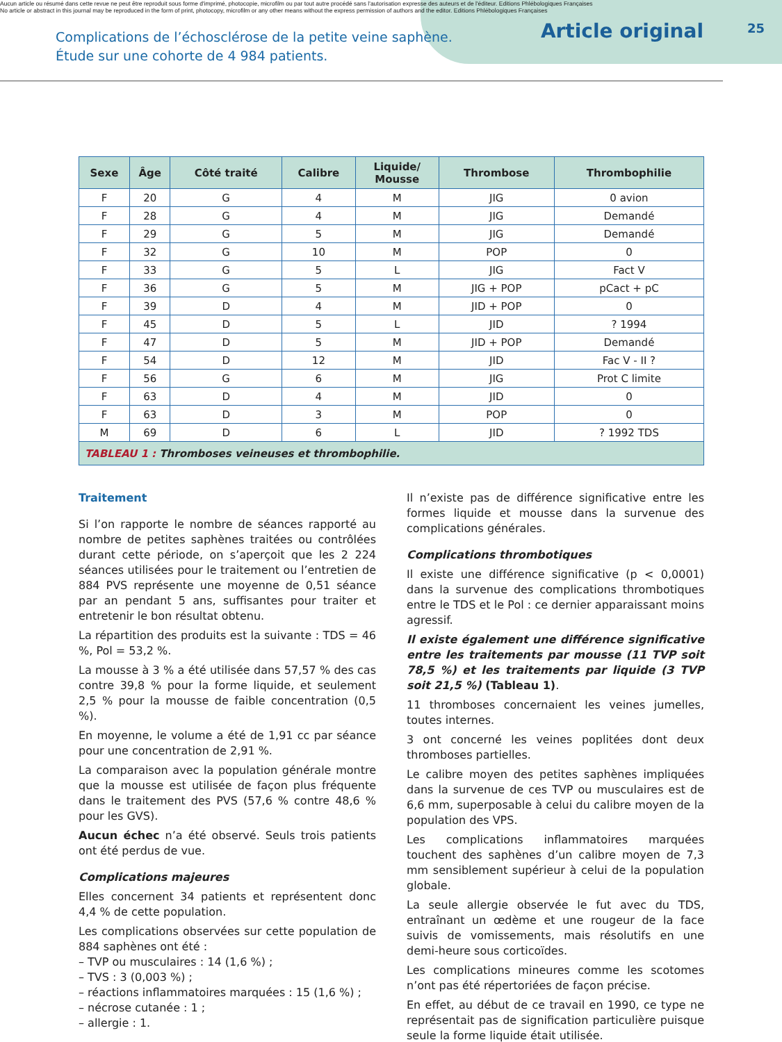Aucun article ou résumé dans cette revue ne peut être reproduit sous forme d'imprimé, photocopie, microfilm ou par tout autre procédé sans l'autorisation expresse des auteurs et de l'éditeur. Editions Phlébologiques Françaises
No article or abstract in this journal may be reproduced in the form of print, photocopy, microfilm or any other means without the express permission of authors and the editor. Editions Phlébologiques Françaises
Complications de l’échosclérose de la petite veine saphène.
Étude sur une cohorte de 4 984 patients.
Article original
25
| Sexe | Âge | Côté traité | Calibre | Liquide/ Mousse | Thrombose | Thrombophilie |
| --- | --- | --- | --- | --- | --- | --- |
| F | 20 | G | 4 | M | JIG | 0 avion |
| F | 28 | G | 4 | M | JIG | Demandé |
| F | 29 | G | 5 | M | JIG | Demandé |
| F | 32 | G | 10 | M | POP | 0 |
| F | 33 | G | 5 | L | JIG | Fact V |
| F | 36 | G | 5 | M | JIG + POP | pCact + pC |
| F | 39 | D | 4 | M | JID + POP | 0 |
| F | 45 | D | 5 | L | JID | ? 1994 |
| F | 47 | D | 5 | M | JID + POP | Demandé |
| F | 54 | D | 12 | M | JID | Fac V - II ? |
| F | 56 | G | 6 | M | JIG | Prot C limite |
| F | 63 | D | 4 | M | JID | 0 |
| F | 63 | D | 3 | M | POP | 0 |
| M | 69 | D | 6 | L | JID | ? 1992 TDS |
| TABLEAU 1 : Thromboses veineuses et thrombophilie. | | | | | | |
Traitement
Si l’on rapporte le nombre de séances rapporté au nombre de petites saphènes traitées ou contrôlées durant cette période, on s’aperçoit que les 2 224 séances utilisées pour le traitement ou l’entretien de 884 PVS représente une moyenne de 0,51 séance par an pendant 5 ans, suffisantes pour traiter et entretenir le bon résultat obtenu.
La répartition des produits est la suivante : TDS = 46 %, Pol = 53,2 %.
La mousse à 3 % a été utilisée dans 57,57 % des cas contre 39,8 % pour la forme liquide, et seulement 2,5 % pour la mousse de faible concentration (0,5 %).
En moyenne, le volume a été de 1,91 cc par séance pour une concentration de 2,91 %.
La comparaison avec la population générale montre que la mousse est utilisée de façon plus fréquente dans le traitement des PVS (57,6 % contre 48,6 % pour les GVS).
Aucun échec n’a été observé. Seuls trois patients ont été perdus de vue.
Complications majeures
Elles concernent 34 patients et représentent donc 4,4 % de cette population.
Les complications observées sur cette population de 884 saphènes ont été :
– TVP ou musculaires : 14 (1,6 %) ;
– TVS : 3 (0,003 %) ;
– réactions inflammatoires marquées : 15 (1,6 %) ;
– nécrose cutanée : 1 ;
– allergie : 1.
Il n’existe pas de différence significative entre les formes liquide et mousse dans la survenue des complications générales.
Complications thrombotiques
Il existe une différence significative (p < 0,0001) dans la survenue des complications thrombotiques entre le TDS et le Pol : ce dernier apparaissant moins agressif.
Il existe également une différence significative entre les traitements par mousse (11 TVP soit 78,5 %) et les traitements par liquide (3 TVP soit 21,5 %) (Tableau 1).
11 thromboses concernaient les veines jumelles, toutes internes.
3 ont concerné les veines poplitées dont deux thromboses partielles.
Le calibre moyen des petites saphènes impliquées dans la survenue de ces TVP ou musculaires est de 6,6 mm, superposable à celui du calibre moyen de la population des VPS.
Les complications inflammatoires marquées touchent des saphènes d’un calibre moyen de 7,3 mm sensiblement supérieur à celui de la population globale.
La seule allergie observée le fut avec du TDS, entraînant un œdème et une rougeur de la face suivis de vomissements, mais résolutifs en une demi-heure sous corticoïdes.
Les complications mineures comme les scotomes n’ont pas été répertoriées de façon précise.
En effet, au début de ce travail en 1990, ce type ne représentait pas de signification particulière puisque seule la forme liquide était utilisée.